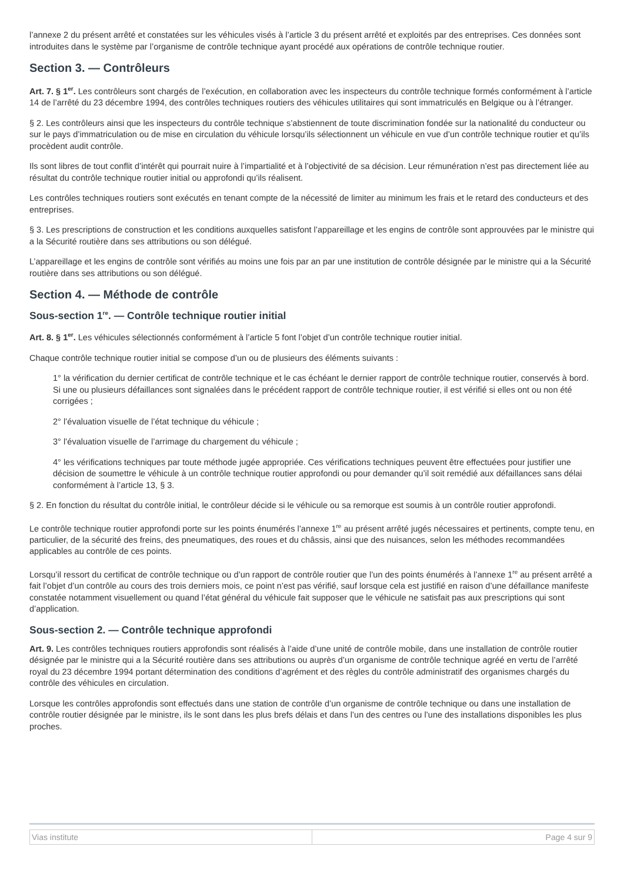l’annexe 2 du présent arrêté et constatées sur les véhicules visés à l’article 3 du présent arrêté et exploités par des entreprises. Ces données sont introduites dans le système par l’organisme de contrôle technique ayant procédé aux opérations de contrôle technique routier.
Section 3. — Contrôleurs
Art. 7. § 1<sup>er</sup>. Les contrôleurs sont chargés de l’exécution, en collaboration avec les inspecteurs du contrôle technique formés conformément à l’article 14 de l’arrêté du 23 décembre 1994, des contrôles techniques routiers des véhicules utilitaires qui sont immatriculés en Belgique ou à l’étranger.
§ 2. Les contrôleurs ainsi que les inspecteurs du contrôle technique s’abstiennent de toute discrimination fondée sur la nationalité du conducteur ou sur le pays d’immatriculation ou de mise en circulation du véhicule lorsqu’ils sélectionnent un véhicule en vue d’un contrôle technique routier et qu’ils procèdent audit contrôle.
Ils sont libres de tout conflit d’intérêt qui pourrait nuire à l’impartialité et à l’objectivité de sa décision. Leur rémunération n’est pas directement liée au résultat du contrôle technique routier initial ou approfondi qu’ils réalisent.
Les contrôles techniques routiers sont exécutés en tenant compte de la nécessité de limiter au minimum les frais et le retard des conducteurs et des entreprises.
§ 3. Les prescriptions de construction et les conditions auxquelles satisfont l’appareillage et les engins de contrôle sont approuvées par le ministre qui a la Sécurité routière dans ses attributions ou son délégué.
L’appareillage et les engins de contrôle sont vérifiés au moins une fois par an par une institution de contrôle désignée par le ministre qui a la Sécurité routière dans ses attributions ou son délégué.
Section 4. — Méthode de contrôle
Sous-section 1<sup>re</sup>. — Contrôle technique routier initial
Art. 8. § 1<sup>er</sup>. Les véhicules sélectionnés conformément à l’article 5 font l’objet d’un contrôle technique routier initial.
Chaque contrôle technique routier initial se compose d’un ou de plusieurs des éléments suivants :
1° la vérification du dernier certificat de contrôle technique et le cas échéant le dernier rapport de contrôle technique routier, conservés à bord. Si une ou plusieurs défaillances sont signalées dans le précédent rapport de contrôle technique routier, il est vérifié si elles ont ou non été corrigées ;
2° l’évaluation visuelle de l’état technique du véhicule ;
3° l’évaluation visuelle de l’arrimage du chargement du véhicule ;
4° les vérifications techniques par toute méthode jugée appropriée. Ces vérifications techniques peuvent être effectuées pour justifier une décision de soumettre le véhicule à un contrôle technique routier approfondi ou pour demander qu’il soit remédié aux défaillances sans délai conformément à l’article 13, § 3.
§ 2. En fonction du résultat du contrôle initial, le contrôleur décide si le véhicule ou sa remorque est soumis à un contrôle routier approfondi.
Le contrôle technique routier approfondi porte sur les points énumérés l’annexe 1<sup>re</sup> au présent arrêté jugés nécessaires et pertinents, compte tenu, en particulier, de la sécurité des freins, des pneumatiques, des roues et du châssis, ainsi que des nuisances, selon les méthodes recommandées applicables au contrôle de ces points.
Lorsqu’il ressort du certificat de contrôle technique ou d’un rapport de contrôle routier que l’un des points énumérés à l’annexe 1<sup>re</sup> au présent arrêté a fait l’objet d’un contrôle au cours des trois derniers mois, ce point n’est pas vérifié, sauf lorsque cela est justifié en raison d’une défaillance manifeste constatée notamment visuellement ou quand l’état général du véhicule fait supposer que le véhicule ne satisfait pas aux prescriptions qui sont d’application.
Sous-section 2. — Contrôle technique approfondi
Art. 9. Les contrôles techniques routiers approfondis sont réalisés à l’aide d’une unité de contrôle mobile, dans une installation de contrôle routier désignée par le ministre qui a la Sécurité routière dans ses attributions ou auprès d’un organisme de contrôle technique agréé en vertu de l’arrêté royal du 23 décembre 1994 portant détermination des conditions d’agrément et des règles du contrôle administratif des organismes chargés du contrôle des véhicules en circulation.
Lorsque les contrôles approfondis sont effectués dans une station de contrôle d’un organisme de contrôle technique ou dans une installation de contrôle routier désignée par le ministre, ils le sont dans les plus brefs délais et dans l’un des centres ou l’une des installations disponibles les plus proches.
| Vias institute | Page 4 sur 9 |